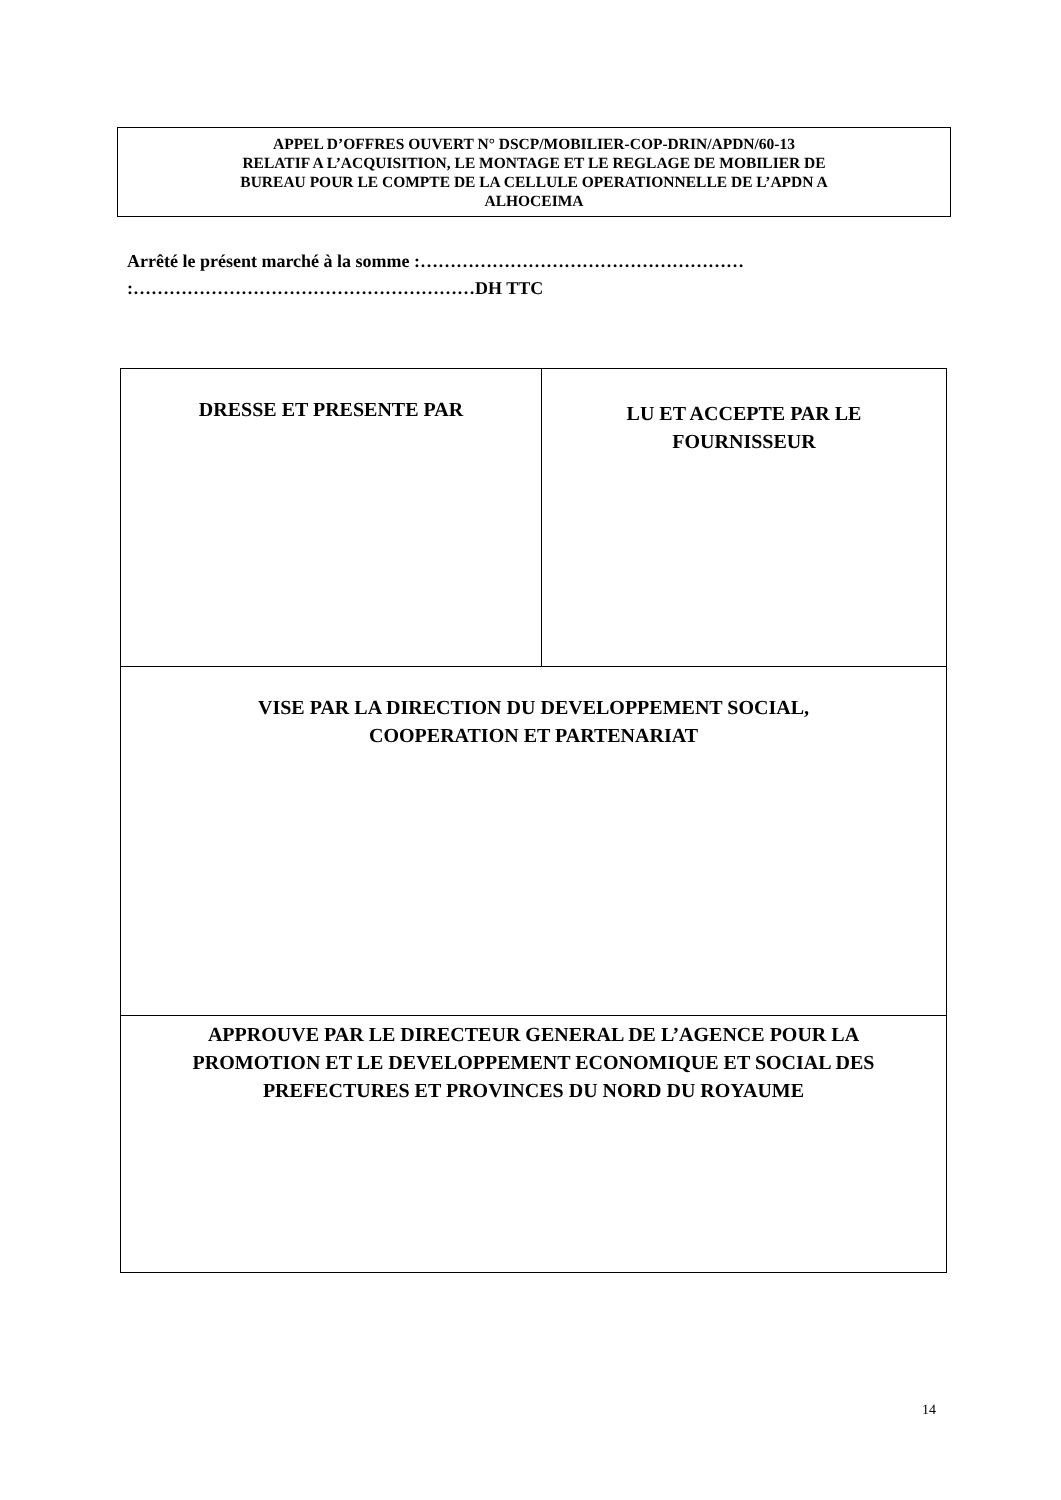APPEL D’OFFRES OUVERT N° DSCP/MOBILIER-COP-DRIN/APDN/60-13
RELATIF A L’ACQUISITION, LE MONTAGE ET LE REGLAGE DE MOBILIER DE
BUREAU POUR LE COMPTE DE LA CELLULE OPERATIONNELLE DE L’APDN A
ALHOCEIMA
Arrêté le présent marché à la somme :………………………………………………
:…………………………………………………DH TTC
| DRESSE ET PRESENTE PAR | LU ET ACCEPTE PAR LE FOURNISSEUR |
| VISE PAR LA DIRECTION DU DEVELOPPEMENT SOCIAL, COOPERATION ET PARTENARIAT | |
| APPROUVE PAR LE DIRECTEUR GENERAL DE L’AGENCE POUR LA PROMOTION ET LE DEVELOPPEMENT ECONOMIQUE ET SOCIAL DES PREFECTURES ET PROVINCES DU NORD DU ROYAUME | |
14